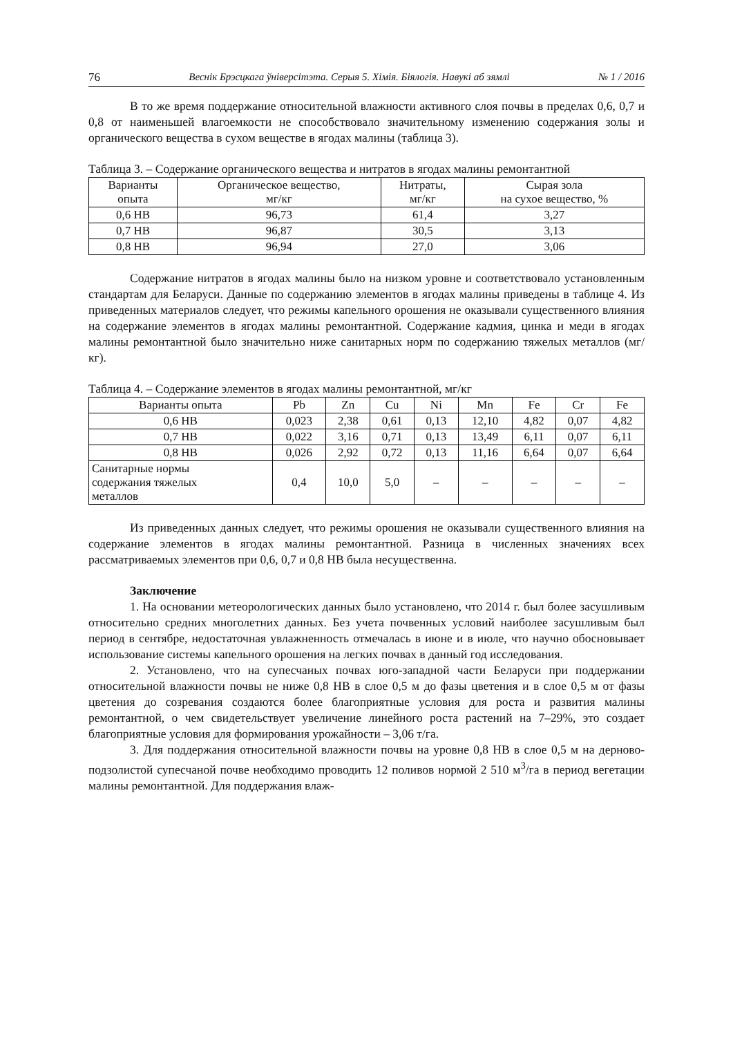76 Веснік Брэсцкага ўніверсітэта. Серыя 5. Хімія. Біялогія. Навукі аб зямлі № 1 / 2016
В то же время поддержание относительной влажности активного слоя почвы в пределах 0,6, 0,7 и 0,8 от наименьшей влагоемкости не способствовало значительному изменению содержания золы и органического вещества в сухом веществе в ягодах малины (таблица 3).
Таблица 3. – Содержание органического вещества и нитратов в ягодах малины ремонтантной
| Варианты опыта | Органическое вещество, мг/кг | Нитраты, мг/кг | Сырая зола на сухое вещество, % |
| --- | --- | --- | --- |
| 0,6 НВ | 96,73 | 61,4 | 3,27 |
| 0,7 НВ | 96,87 | 30,5 | 3,13 |
| 0,8 НВ | 96,94 | 27,0 | 3,06 |
Содержание нитратов в ягодах малины было на низком уровне и соответствовало установленным стандартам для Беларуси. Данные по содержанию элементов в ягодах малины приведены в таблице 4. Из приведенных материалов следует, что режимы капельного орошения не оказывали существенного влияния на содержание элементов в ягодах малины ремонтантной. Содержание кадмия, цинка и меди в ягодах малины ремонтантной было значительно ниже санитарных норм по содержанию тяжелых металлов (мг/кг).
Таблица 4. – Содержание элементов в ягодах малины ремонтантной, мг/кг
| Варианты опыта | Pb | Zn | Cu | Ni | Mn | Fe | Cr | Fe |
| --- | --- | --- | --- | --- | --- | --- | --- | --- |
| 0,6 НВ | 0,023 | 2,38 | 0,61 | 0,13 | 12,10 | 4,82 | 0,07 | 4,82 |
| 0,7 НВ | 0,022 | 3,16 | 0,71 | 0,13 | 13,49 | 6,11 | 0,07 | 6,11 |
| 0,8 НВ | 0,026 | 2,92 | 0,72 | 0,13 | 11,16 | 6,64 | 0,07 | 6,64 |
| Санитарные нормы содержания тяжелых металлов | 0,4 | 10,0 | 5,0 | – | – | – | – | – |
Из приведенных данных следует, что режимы орошения не оказывали существенного влияния на содержание элементов в ягодах малины ремонтантной. Разница в численных значениях всех рассматриваемых элементов при 0,6, 0,7 и 0,8 НВ была несущественна.
Заключение
1. На основании метеорологических данных было установлено, что 2014 г. был более засушливым относительно средних многолетних данных. Без учета почвенных условий наиболее засушливым был период в сентябре, недостаточная увлажненность отмечалась в июне и в июле, что научно обосновывает использование системы капельного орошения на легких почвах в данный год исследования.
2. Установлено, что на супесчаных почвах юго-западной части Беларуси при поддержании относительной влажности почвы не ниже 0,8 НВ в слое 0,5 м до фазы цветения и в слое 0,5 м от фазы цветения до созревания создаются более благоприятные условия для роста и развития малины ремонтантной, о чем свидетельствует увеличение линейного роста растений на 7–29%, это создает благоприятные условия для формирования урожайности – 3,06 т/га.
3. Для поддержания относительной влажности почвы на уровне 0,8 НВ в слое 0,5 м на дерново-подзолистой супесчаной почве необходимо проводить 12 поливов нормой 2 510 м<sup>3</sup>/га в период вегетации малины ремонтантной. Для поддержания влаж-